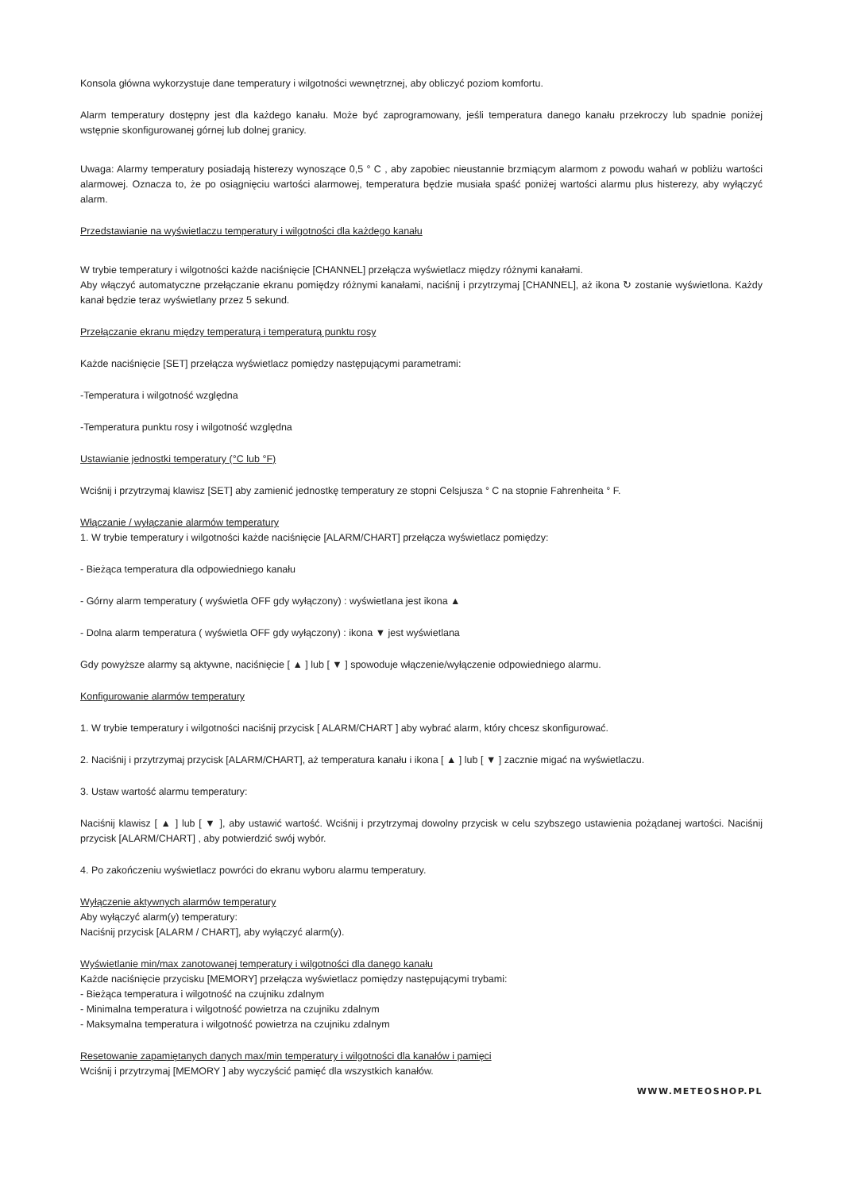Konsola główna wykorzystuje dane temperatury i wilgotności wewnętrznej, aby obliczyć poziom komfortu.
Alarm temperatury dostępny jest dla każdego kanału. Może być zaprogramowany, jeśli temperatura danego kanału przekroczy lub spadnie poniżej wstępnie skonfigurowanej górnej lub dolnej granicy.
Uwaga: Alarmy temperatury posiadają histerezy wynoszące 0,5 ° C , aby zapobiec nieustannie brzmiącym alarmom z powodu wahań w pobliżu wartości alarmowej. Oznacza to, że po osiągnięciu wartości alarmowej, temperatura będzie musiała spaść poniżej wartości alarmu plus histerezy, aby wyłączyć alarm.
Przedstawianie na wyświetlaczu temperatury i wilgotności dla każdego kanału
W trybie temperatury i wilgotności każde naciśnięcie [CHANNEL] przełącza wyświetlacz między różnymi kanałami.
Aby włączyć automatyczne przełączanie ekranu pomiędzy różnymi kanałami, naciśnij i przytrzymaj [CHANNEL], aż ikona ↻ zostanie wyświetlona. Każdy kanał będzie teraz wyświetlany przez 5 sekund.
Przełączanie ekranu między temperaturą i temperaturą punktu rosy
Każde naciśnięcie [SET] przełącza wyświetlacz pomiędzy następującymi parametrami:
-Temperatura i wilgotność względna
-Temperatura punktu rosy i wilgotność względna
Ustawianie jednostki temperatury (°C lub °F)
Wciśnij i przytrzymaj klawisz [SET] aby zamienić jednostkę temperatury ze stopni Celsjusza ° C na stopnie Fahrenheita ° F.
Włączanie / wyłączanie alarmów temperatury
1. W trybie temperatury i wilgotności każde naciśnięcie [ALARM/CHART] przełącza wyświetlacz pomiędzy:
- Bieżąca temperatura dla odpowiedniego kanału
- Górny alarm temperatury ( wyświetla OFF gdy wyłączony) : wyświetlana jest ikona ▲
- Dolna alarm temperatura ( wyświetla OFF gdy wyłączony) : ikona ▼ jest wyświetlana
Gdy powyższe alarmy są aktywne, naciśnięcie [ ▲ ] lub [ ▼ ] spowoduje włączenie/wyłączenie odpowiedniego alarmu.
Konfigurowanie alarmów temperatury
1. W trybie temperatury i wilgotności naciśnij przycisk [ ALARM/CHART ] aby wybrać alarm, który chcesz skonfigurować.
2. Naciśnij i przytrzymaj przycisk [ALARM/CHART], aż temperatura kanału i ikona [ ▲ ] lub [ ▼ ] zacznie migać na wyświetlaczu.
3. Ustaw wartość alarmu temperatury:
Naciśnij klawisz [ ▲ ] lub [ ▼ ], aby ustawić wartość. Wciśnij i przytrzymaj dowolny przycisk w celu szybszego ustawienia pożądanej wartości. Naciśnij przycisk [ALARM/CHART] , aby potwierdzić swój wybór.
4. Po zakończeniu wyświetlacz powróci do ekranu wyboru alarmu temperatury.
Wyłączenie aktywnych alarmów temperatury
Aby wyłączyć alarm(y) temperatury:
Naciśnij przycisk [ALARM / CHART], aby wyłączyć alarm(y).
Wyświetlanie min/max zanotowanej temperatury i wilgotności dla danego kanału
Każde naciśnięcie przycisku [MEMORY] przełącza wyświetlacz pomiędzy następującymi trybami:
- Bieżąca temperatura i wilgotność na czujniku zdalnym
- Minimalna temperatura i wilgotność powietrza na czujniku zdalnym
- Maksymalna temperatura i wilgotność powietrza na czujniku zdalnym
Resetowanie zapamiętanych danych max/min temperatury i wilgotności dla kanałów i pamięci
Wciśnij i przytrzymaj [MEMORY ] aby wyczyścić pamięć dla wszystkich kanałów.
WWW.METEOSHOP.PL